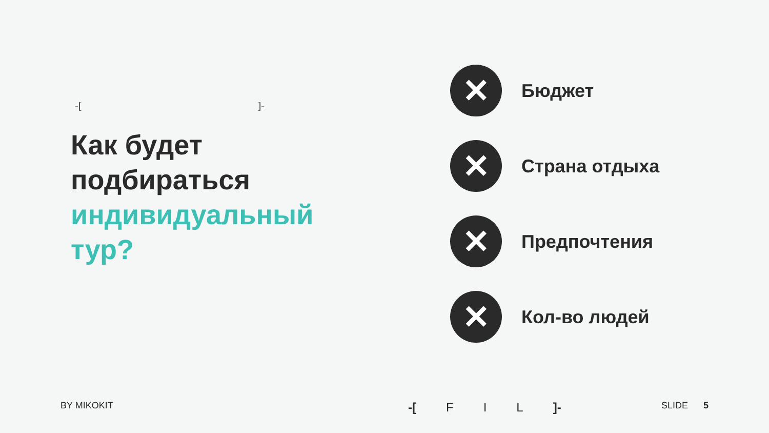-[]-
Как будет
подбираться
индивидуальный
тур?
✕
Бюджет
✕
Страна отдыха
✕
Предпочтения
✕
Кол-во людей
BY MIKOKIT -[ F I L ]- SLIDE 5